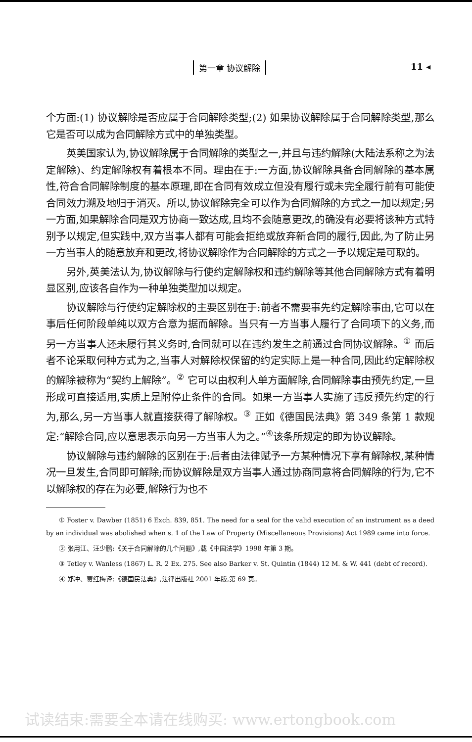第一章 协议解除 11 ◂
个方面:(1) 协议解除是否应属于合同解除类型;(2) 如果协议解除属于合同解除类型,那么它是否可以成为合同解除方式中的单独类型。
英美国家认为,协议解除属于合同解除的类型之一,并且与违约解除(大陆法系称之为法定解除)、约定解除权有着根本不同。理由在于:一方面,协议解除具备合同解除的基本属性,符合合同解除制度的基本原理,即在合同有效成立但没有履行或未完全履行前有可能使合同效力溯及地归于消灭。所以,协议解除完全可以作为合同解除的方式之一加以规定;另一方面,如果解除合同是双方协商一致达成,且均不会随意更改,的确没有必要将该种方式特别予以规定,但实践中,双方当事人都有可能会拒绝或放弃新合同的履行,因此,为了防止另一方当事人的随意放弃和更改,将协议解除作为合同解除的方式之一予以规定是可取的。
另外,英美法认为,协议解除与行使约定解除权和违约解除等其他合同解除方式有着明显区别,应该各自作为一种单独类型加以规定。
协议解除与行使约定解除权的主要区别在于:前者不需要事先约定解除事由,它可以在事后任何阶段单纯以双方合意为据而解除。当只有一方当事人履行了合同项下的义务,而另一方当事人还未履行其义务时,合同就可以在违约发生之前通过合同协议解除。<sup>①</sup> 而后者不论采取何种方式为之,当事人对解除权保留的约定实际上是一种合同,因此约定解除权的解除被称为“契约上解除”。<sup>②</sup> 它可以由权利人单方面解除,合同解除事由预先约定,一旦形成可直接适用,实质上是附停止条件的合同。如果一方当事人实施了违反预先约定的行为,那么,另一方当事人就直接获得了解除权。<sup>③</sup> 正如《德国民法典》第 349 条第 1 款规定:“解除合同,应以意思表示向另一方当事人为之。”<sup>④</sup>该条所规定的即为协议解除。
协议解除与违约解除的区别在于:后者由法律赋予一方某种情况下享有解除权,某种情况一旦发生,合同即可解除;而协议解除是双方当事人通过协商同意将合同解除的行为,它不以解除权的存在为必要,解除行为也不
① Foster v. Dawber (1851) 6 Exch. 839, 851. The need for a seal for the valid execution of an instrument as a deed by an individual was abolished when s. 1 of the Law of Property (Miscellaneous Provisions) Act 1989 came into force.
② 张用江、汪少鹏:《关于合同解除的几个问题》,载《中国法学》1998 年第 3 期。
③ Tetley v. Wanless (1867) L. R. 2 Ex. 275. See also Barker v. St. Quintin (1844) 12 M. & W. 441 (debt of record).
④ 郑冲、贾红梅译:《德国民法典》,法律出版社 2001 年版,第 69 页。
试读结束:需要全本请在线购买: www.ertongbook.com